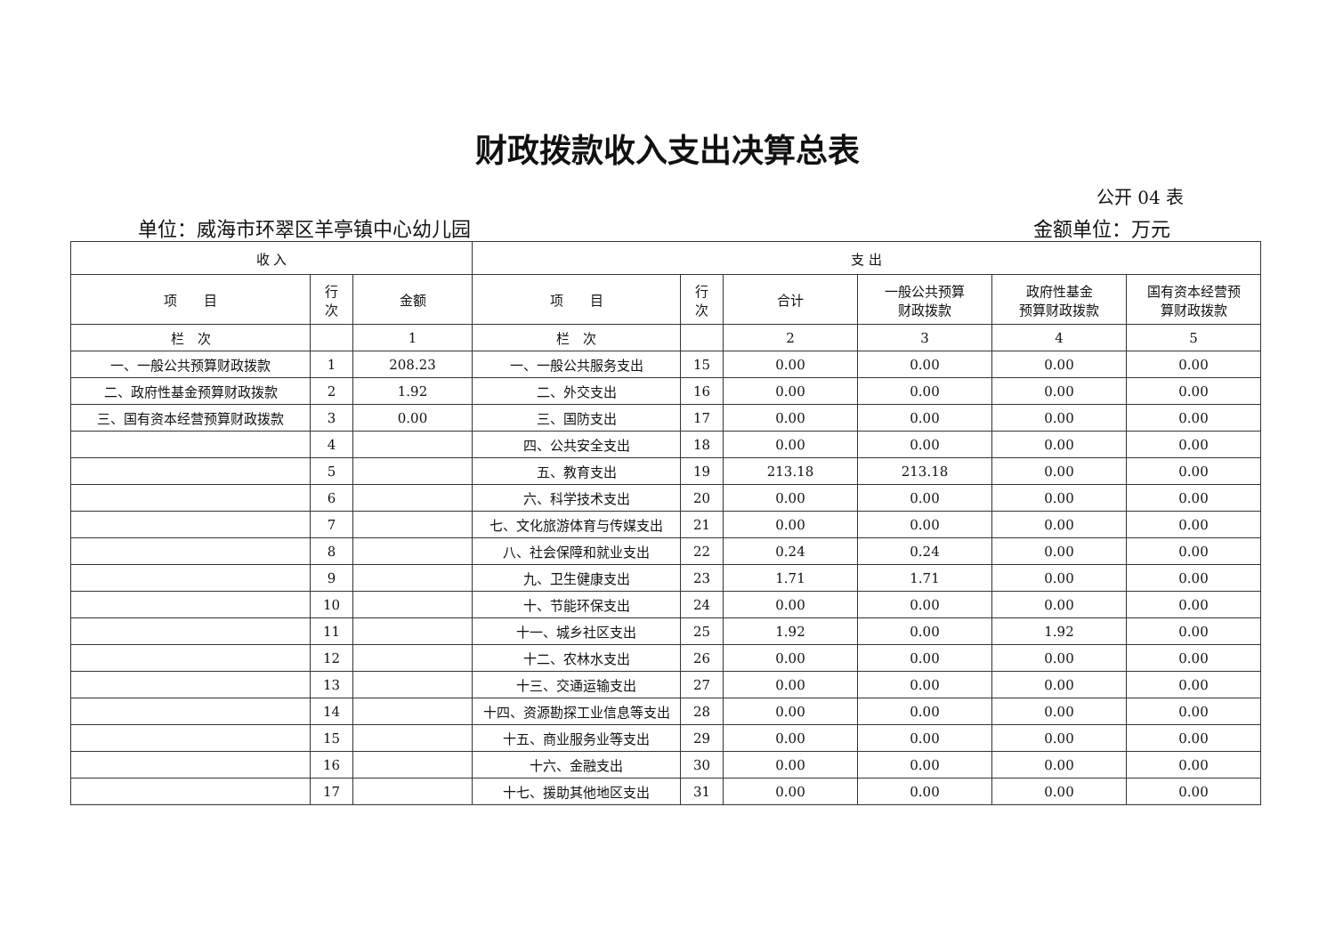财政拨款收入支出决算总表
公开 04 表
单位：威海市环翠区羊亭镇中心幼儿园 金额单位：万元
| 收 入 | | | 支 出 | | | | | |
| --- | --- | --- | --- | --- | --- | --- | --- | --- |
| 项 目 | 行 次 | 金额 | 项 目 | 行 次 | 合计 | 一般公共预算 财政拨款 | 政府性基金 预算财政拨款 | 国有资本经营预 算财政拨款 |
| 栏 次 | | 1 | 栏 次 | | 2 | 3 | 4 | 5 |
| 一、一般公共预算财政拨款 | 1 | 208.23 | 一、一般公共服务支出 | 15 | 0.00 | 0.00 | 0.00 | 0.00 |
| 二、政府性基金预算财政拨款 | 2 | 1.92 | 二、外交支出 | 16 | 0.00 | 0.00 | 0.00 | 0.00 |
| 三、国有资本经营预算财政拨款 | 3 | 0.00 | 三、国防支出 | 17 | 0.00 | 0.00 | 0.00 | 0.00 |
| | 4 | | 四、公共安全支出 | 18 | 0.00 | 0.00 | 0.00 | 0.00 |
| | 5 | | 五、教育支出 | 19 | 213.18 | 213.18 | 0.00 | 0.00 |
| | 6 | | 六、科学技术支出 | 20 | 0.00 | 0.00 | 0.00 | 0.00 |
| | 7 | | 七、文化旅游体育与传媒支出 | 21 | 0.00 | 0.00 | 0.00 | 0.00 |
| | 8 | | 八、社会保障和就业支出 | 22 | 0.24 | 0.24 | 0.00 | 0.00 |
| | 9 | | 九、卫生健康支出 | 23 | 1.71 | 1.71 | 0.00 | 0.00 |
| | 10 | | 十、节能环保支出 | 24 | 0.00 | 0.00 | 0.00 | 0.00 |
| | 11 | | 十一、城乡社区支出 | 25 | 1.92 | 0.00 | 1.92 | 0.00 |
| | 12 | | 十二、农林水支出 | 26 | 0.00 | 0.00 | 0.00 | 0.00 |
| | 13 | | 十三、交通运输支出 | 27 | 0.00 | 0.00 | 0.00 | 0.00 |
| | 14 | | 十四、资源勘探工业信息等支出 | 28 | 0.00 | 0.00 | 0.00 | 0.00 |
| | 15 | | 十五、商业服务业等支出 | 29 | 0.00 | 0.00 | 0.00 | 0.00 |
| | 16 | | 十六、金融支出 | 30 | 0.00 | 0.00 | 0.00 | 0.00 |
| | 17 | | 十七、援助其他地区支出 | 31 | 0.00 | 0.00 | 0.00 | 0.00 |